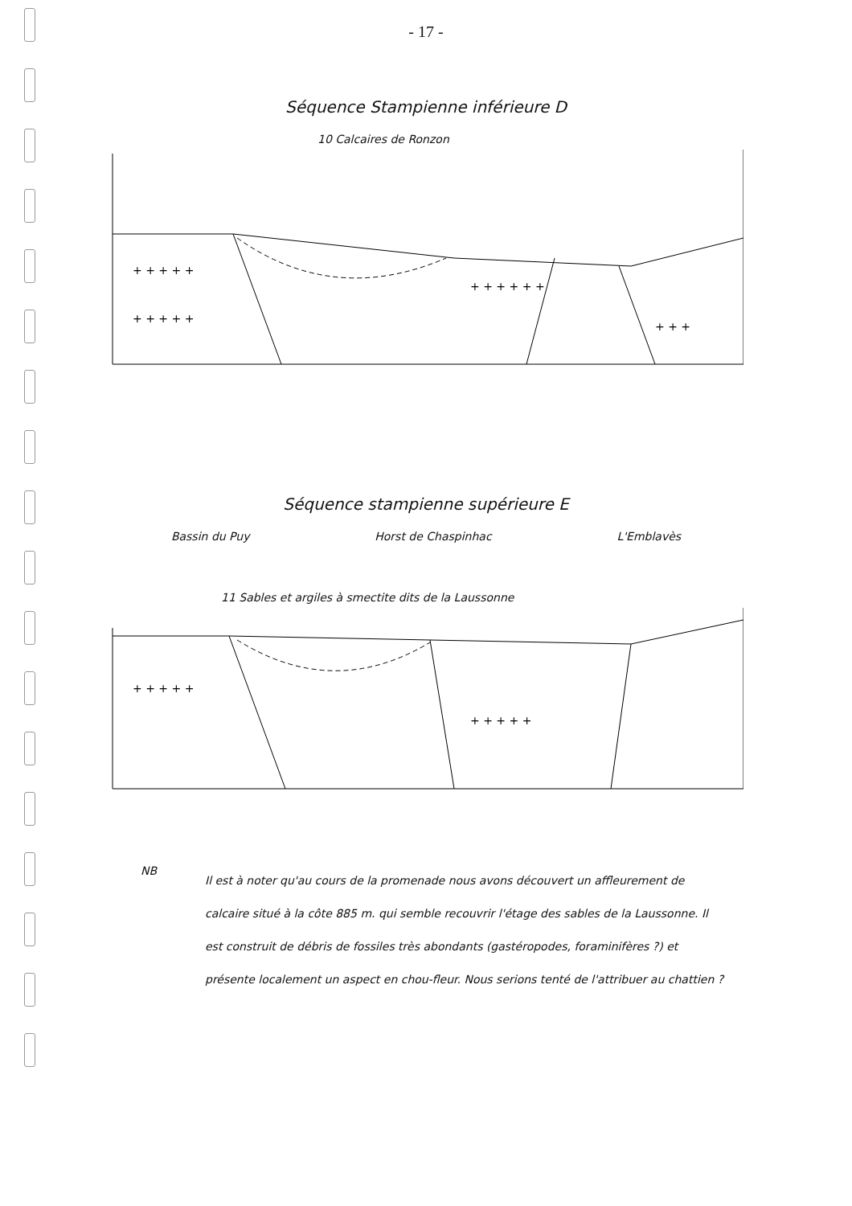- 17 -
Séquence Stampienne inférieure D
10 Calcaires de Ronzon
+ + + + +
+ + + + +
+ + + + + +
+ + +
Séquence stampienne supérieure E
Bassin du Puy Horst de Chaspinhac L'Emblavès
11 Sables et argiles à smectite dits de la Laussonne
+ + + + +
+ + + + +
NB
Il est à noter qu'au cours de la promenade nous avons découvert un affleurement de calcaire situé à la côte 885 m. qui semble recouvrir l'étage des sables de la Laussonne. Il est construit de débris de fossiles très abondants (gastéropodes, foraminifères ?) et présente localement un aspect en chou-fleur. Nous serions tenté de l'attribuer au chattien ?